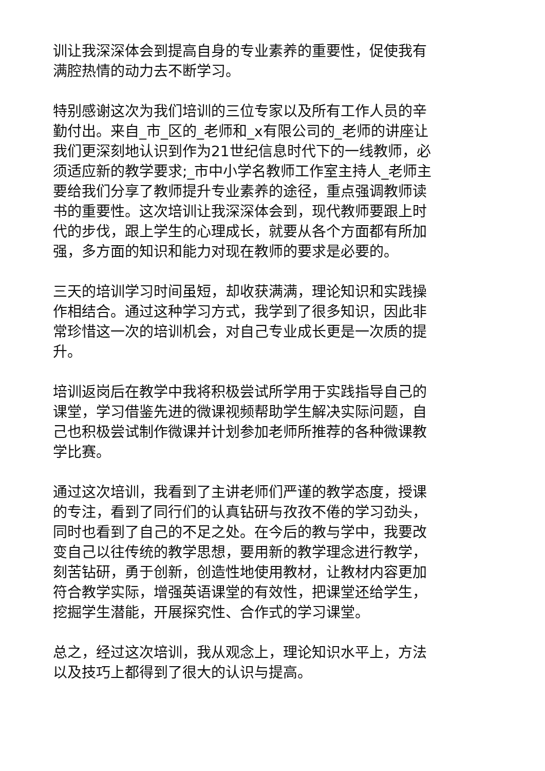训让我深深体会到提高自身的专业素养的重要性，促使我有
满腔热情的动力去不断学习。
特别感谢这次为我们培训的三位专家以及所有工作人员的辛
勤付出。来自_市_区的_老师和_x有限公司的_老师的讲座让
我们更深刻地认识到作为21世纪信息时代下的一线教师，必
须适应新的教学要求;_市中小学名教师工作室主持人_老师主
要给我们分享了教师提升专业素养的途径，重点强调教师读
书的重要性。这次培训让我深深体会到，现代教师要跟上时
代的步伐，跟上学生的心理成长，就要从各个方面都有所加
强，多方面的知识和能力对现在教师的要求是必要的。
三天的培训学习时间虽短，却收获满满，理论知识和实践操
作相结合。通过这种学习方式，我学到了很多知识，因此非
常珍惜这一次的培训机会，对自己专业成长更是一次质的提
升。
培训返岗后在教学中我将积极尝试所学用于实践指导自己的
课堂，学习借鉴先进的微课视频帮助学生解决实际问题，自
己也积极尝试制作微课并计划参加老师所推荐的各种微课教
学比赛。
通过这次培训，我看到了主讲老师们严谨的教学态度，授课
的专注，看到了同行们的认真钻研与孜孜不倦的学习劲头，
同时也看到了自己的不足之处。在今后的教与学中，我要改
变自己以往传统的教学思想，要用新的教学理念进行教学，
刻苦钻研，勇于创新，创造性地使用教材，让教材内容更加
符合教学实际，增强英语课堂的有效性，把课堂还给学生，
挖掘学生潜能，开展探究性、合作式的学习课堂。
总之，经过这次培训，我从观念上，理论知识水平上，方法
以及技巧上都得到了很大的认识与提高。